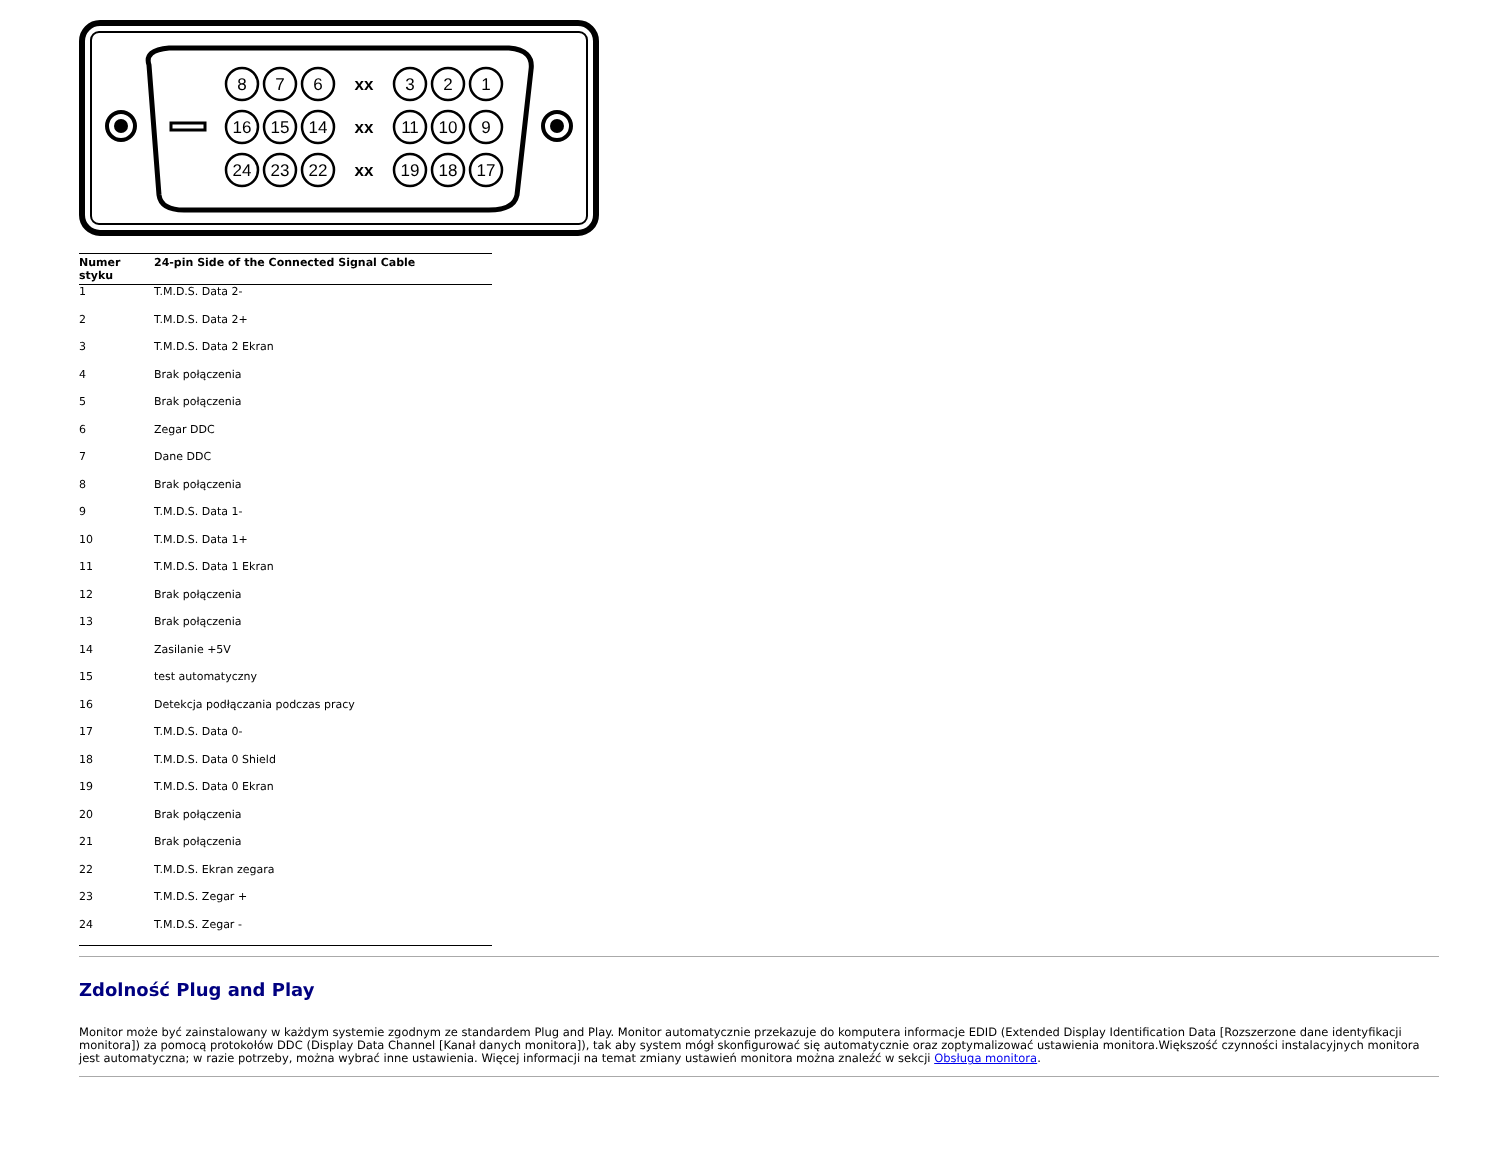8
7
6
xx
3
2
1
16
15
14
xx
11
10
9
24
23
22
xx
19
18
17
| Numer styku | 24-pin Side of the Connected Signal Cable |
| --- | --- |
| 1 | T.M.D.S. Data 2- |
| 2 | T.M.D.S. Data 2+ |
| 3 | T.M.D.S. Data 2 Ekran |
| 4 | Brak połączenia |
| 5 | Brak połączenia |
| 6 | Zegar DDC |
| 7 | Dane DDC |
| 8 | Brak połączenia |
| 9 | T.M.D.S. Data 1- |
| 10 | T.M.D.S. Data 1+ |
| 11 | T.M.D.S. Data 1 Ekran |
| 12 | Brak połączenia |
| 13 | Brak połączenia |
| 14 | Zasilanie +5V |
| 15 | test automatyczny |
| 16 | Detekcja podłączania podczas pracy |
| 17 | T.M.D.S. Data 0- |
| 18 | T.M.D.S. Data 0 Shield |
| 19 | T.M.D.S. Data 0 Ekran |
| 20 | Brak połączenia |
| 21 | Brak połączenia |
| 22 | T.M.D.S. Ekran zegara |
| 23 | T.M.D.S. Zegar + |
| 24 | T.M.D.S. Zegar - |
Zdolność Plug and Play
Monitor może być zainstalowany w każdym systemie zgodnym ze standardem Plug and Play. Monitor automatycznie przekazuje do komputera informacje EDID (Extended Display Identification Data [Rozszerzone dane identyfikacji monitora]) za pomocą protokołów DDC (Display Data Channel [Kanał danych monitora]), tak aby system mógł skonfigurować się automatycznie oraz zoptymalizować ustawienia monitora.Większość czynności instalacyjnych monitora jest automatyczna; w razie potrzeby, można wybrać inne ustawienia. Więcej informacji na temat zmiany ustawień monitora można znaleźć w sekcji Obsługa monitora.